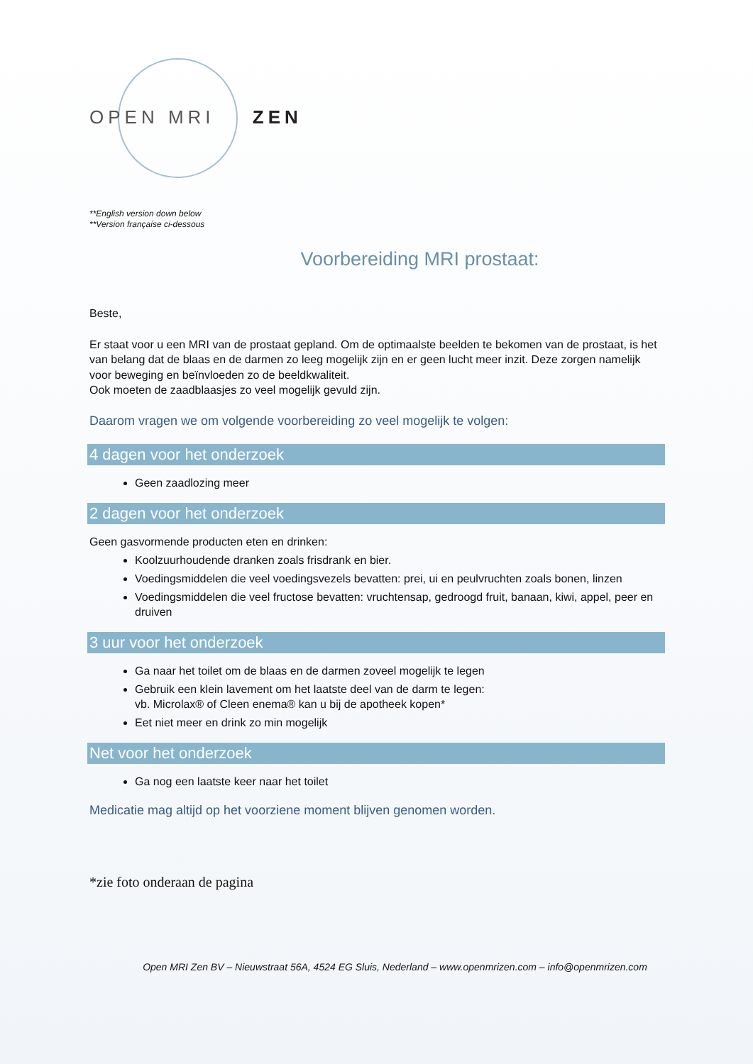OPEN MRI ZEN
**English version down below
**Version française ci-dessous
Voorbereiding MRI prostaat:
Beste,
Er staat voor u een MRI van de prostaat gepland. Om de optimaalste beelden te bekomen van de prostaat, is het van belang dat de blaas en de darmen zo leeg mogelijk zijn en er geen lucht meer inzit. Deze zorgen namelijk voor beweging en beïnvloeden zo de beeldkwaliteit.
Ook moeten de zaadblaasjes zo veel mogelijk gevuld zijn.
Daarom vragen we om volgende voorbereiding zo veel mogelijk te volgen:
4 dagen voor het onderzoek
Geen zaadlozing meer
2 dagen voor het onderzoek
Geen gasvormende producten eten en drinken:
Koolzuurhoudende dranken zoals frisdrank en bier.
Voedingsmiddelen die veel voedingsvezels bevatten: prei, ui en peulvruchten zoals bonen, linzen
Voedingsmiddelen die veel fructose bevatten: vruchtensap, gedroogd fruit, banaan, kiwi, appel, peer en druiven
3 uur voor het onderzoek
Ga naar het toilet om de blaas en de darmen zoveel mogelijk te legen
Gebruik een klein lavement om het laatste deel van de darm te legen:
vb. Microlax® of Cleen enema® kan u bij de apotheek kopen*
Eet niet meer en drink zo min mogelijk
Net voor het onderzoek
Ga nog een laatste keer naar het toilet
Medicatie mag altijd op het voorziene moment blijven genomen worden.
*zie foto onderaan de pagina
Open MRI Zen BV – Nieuwstraat 56A, 4524 EG Sluis, Nederland – www.openmrizen.com – info@openmrizen.com